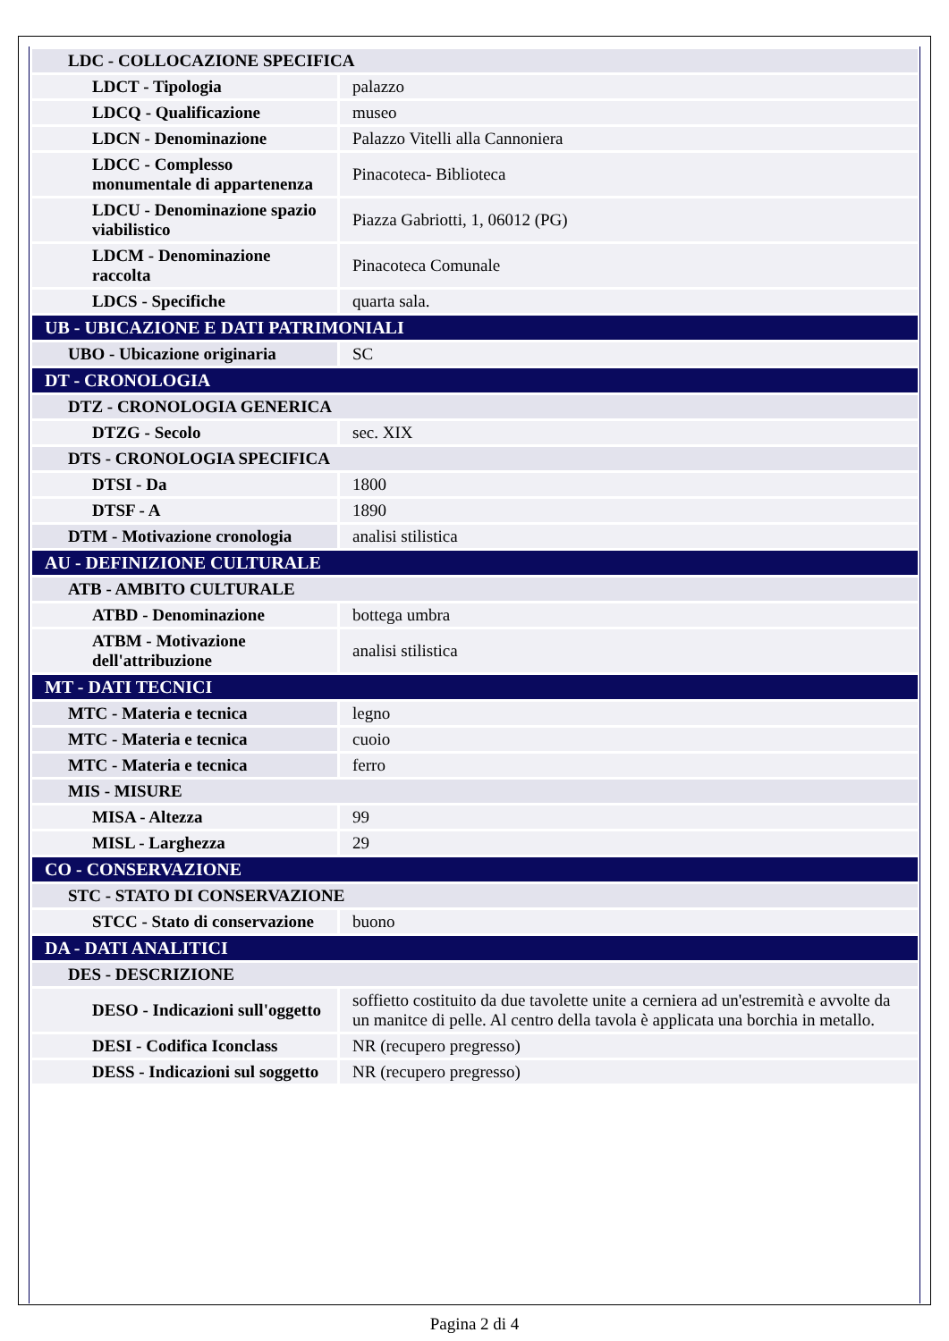| LDC - COLLOCAZIONE SPECIFICA | |
| LDCT - Tipologia | palazzo |
| LDCQ - Qualificazione | museo |
| LDCN - Denominazione | Palazzo Vitelli alla Cannoniera |
| LDCC - Complesso monumentale di appartenenza | Pinacoteca- Biblioteca |
| LDCU - Denominazione spazio viabilistico | Piazza Gabriotti, 1, 06012 (PG) |
| LDCM - Denominazione raccolta | Pinacoteca Comunale |
| LDCS - Specifiche | quarta sala. |
| UB - UBICAZIONE E DATI PATRIMONIALI | |
| UBO - Ubicazione originaria | SC |
| DT - CRONOLOGIA | |
| DTZ - CRONOLOGIA GENERICA | |
| DTZG - Secolo | sec. XIX |
| DTS - CRONOLOGIA SPECIFICA | |
| DTSI - Da | 1800 |
| DTSF - A | 1890 |
| DTM - Motivazione cronologia | analisi stilistica |
| AU - DEFINIZIONE CULTURALE | |
| ATB - AMBITO CULTURALE | |
| ATBD - Denominazione | bottega umbra |
| ATBM - Motivazione dell'attribuzione | analisi stilistica |
| MT - DATI TECNICI | |
| MTC - Materia e tecnica | legno |
| MTC - Materia e tecnica | cuoio |
| MTC - Materia e tecnica | ferro |
| MIS - MISURE | |
| MISA - Altezza | 99 |
| MISL - Larghezza | 29 |
| CO - CONSERVAZIONE | |
| STC - STATO DI CONSERVAZIONE | |
| STCC - Stato di conservazione | buono |
| DA - DATI ANALITICI | |
| DES - DESCRIZIONE | |
| DESO - Indicazioni sull'oggetto | soffietto costituito da due tavolette unite a cerniera ad un'estremità e avvolte da un manitce di pelle. Al centro della tavola è applicata una borchia in metallo. |
| DESI - Codifica Iconclass | NR (recupero pregresso) |
| DESS - Indicazioni sul soggetto | NR (recupero pregresso) |
Pagina 2 di 4